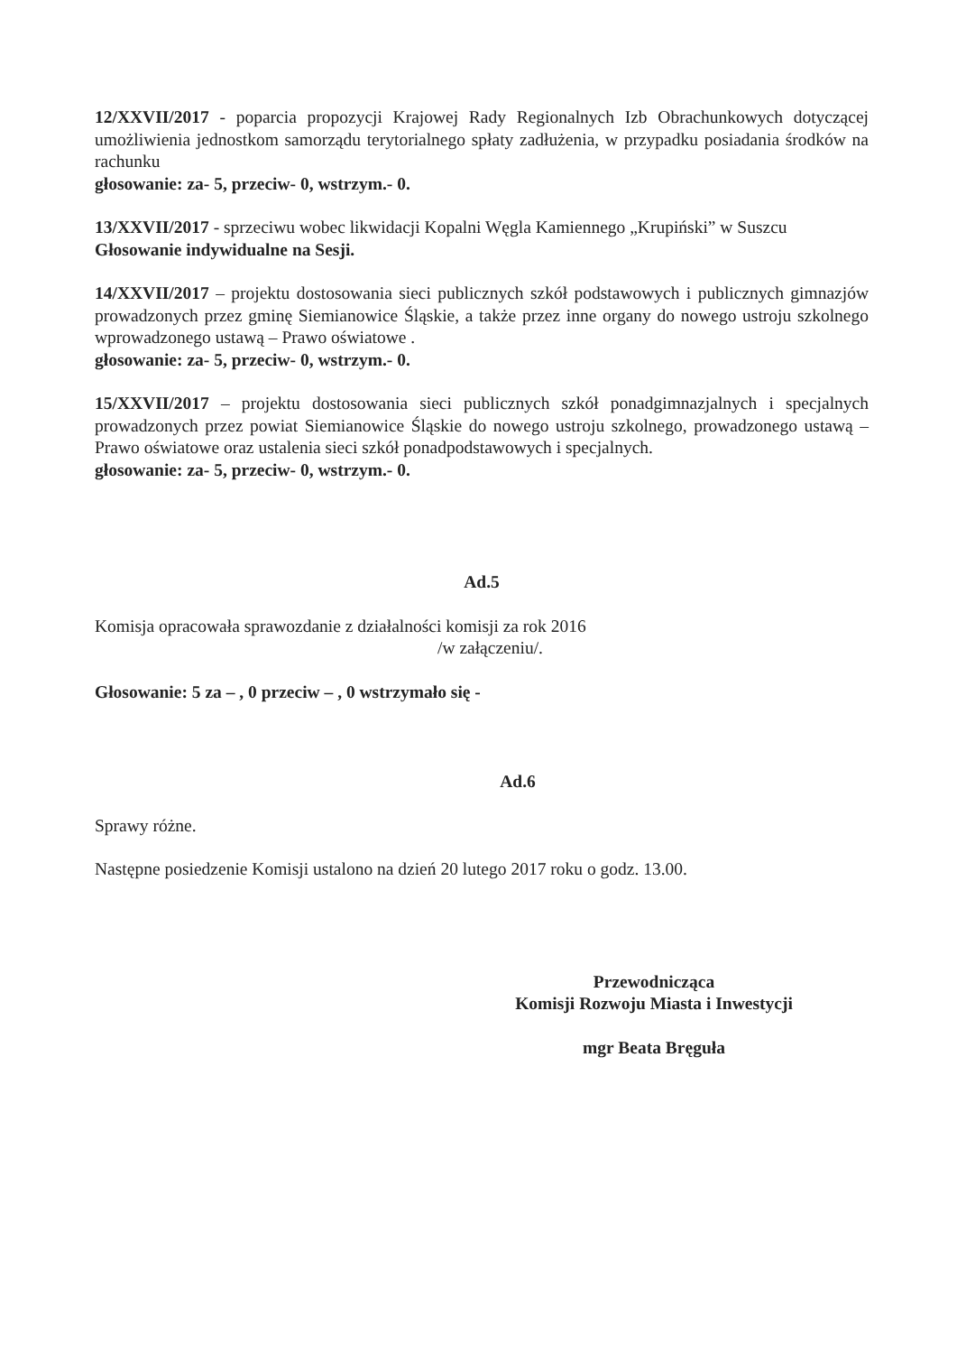12/XXVII/2017 - poparcia propozycji Krajowej Rady Regionalnych Izb Obrachunkowych dotyczącej umożliwienia jednostkom samorządu terytorialnego spłaty zadłużenia, w przypadku posiadania środków na rachunku
głosowanie: za- 5, przeciw- 0, wstrzym.- 0.
13/XXVII/2017 - sprzeciwu wobec likwidacji Kopalni Węgla Kamiennego „Krupiński” w Suszcu
Głosowanie indywidualne na Sesji.
14/XXVII/2017 – projektu dostosowania sieci publicznych szkół podstawowych i publicznych gimnazjów prowadzonych przez gminę Siemianowice Śląskie, a także przez inne organy do nowego ustroju szkolnego wprowadzonego ustawą – Prawo oświatowe .
głosowanie: za- 5, przeciw- 0, wstrzym.- 0.
15/XXVII/2017 – projektu dostosowania sieci publicznych szkół ponadgimnazjalnych i specjalnych prowadzonych przez powiat Siemianowice Śląskie do nowego ustroju szkolnego, prowadzonego ustawą – Prawo oświatowe oraz ustalenia sieci szkół ponadpodstawowych i specjalnych.
głosowanie: za- 5, przeciw- 0, wstrzym.- 0.
Ad.5
Komisja opracowała sprawozdanie z działalności komisji za rok 2016
/w załączeniu/.
Głosowanie: 5 za – , 0 przeciw – , 0 wstrzymało się -
Ad.6
Sprawy różne.
Następne posiedzenie Komisji ustalono na dzień 20 lutego 2017 roku o godz. 13.00.
Przewodnicząca
Komisji Rozwoju Miasta i Inwestycji
mgr Beata Bręguła